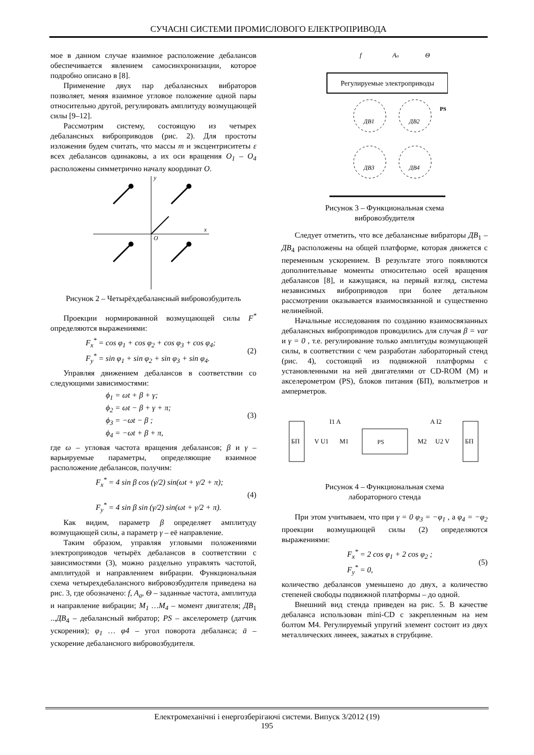СУЧАСНІ СИСТЕМИ ПРОМИСЛОВОГО ЕЛЕКТРОПРИВОДА
мое в данном случае взаимное расположение дебалансов обеспечивается явлением самосинхронизации, которое подробно описано в [8].
Применение двух пар дебалансных вибраторов позволяет, меняя взаимное угловое положение одной пары относительно другой, регулировать амплитуду возмущающей силы [9–12].
Рассмотрим систему, состоящую из четырех дебалансных виброприводов (рис. 2). Для простоты изложения будем считать, что массы m и эксцентриситеты ε всех дебалансов одинаковы, а их оси вращения O<sub>1</sub> – O<sub>4</sub> расположены симметрично началу координат O.
x
y
O
Рисунок 2 – Четырёхдебалансный вибровозбудитель
Проекции нормированной возмущающей силы F<sup>*</sup> определяются выражениями:
F<sub>x</sub><sup>*</sup> = cos φ<sub>1</sub> + cos φ<sub>2</sub> + cos φ<sub>3</sub> + cos φ<sub>4</sub>;
F<sub>y</sub><sup>*</sup> = sin φ<sub>1</sub> + sin φ<sub>2</sub> + sin φ<sub>3</sub> + sin φ<sub>4</sub>. (2)
Управляя движением дебалансов в соответствии со следующими зависимостями:
ϕ<sub>1</sub> = ωt + β + γ;
ϕ<sub>2</sub> = ωt − β + γ + π;
ϕ<sub>3</sub> = −ωt − β ;
ϕ<sub>4</sub> = −ωt + β + π, (3)
где ω – угловая частота вращения дебалансов; β и γ – варьируемые параметры, определяющие взаимное расположение дебалансов, получим:
F<sub>x</sub><sup>*</sup> = 4 sin β cos (γ/2) sin(ωt + γ/2 + π);
F<sub>y</sub><sup>*</sup> = 4 sin β sin (γ/2) sin(ωt + γ/2 + π). (4)
Как видим, параметр β определяет амплитуду возмущающей силы, а параметр γ – её направление.
Таким образом, управляя угловыми положениями электроприводов четырёх дебалансов в соответствии с зависимостями (3), можно раздельно управлять частотой, амплитудой и направлением вибрации. Функциональная схема четырехдебалансного вибровозбудителя приведена на рис. 3, где обозначено: f, A<sub>a</sub>, Θ – заданные частота, амплитуда и направление вибрации; M<sub>1</sub> …M<sub>4</sub> – момент двигателя; ДВ<sub>1</sub> ...ДВ<sub>4</sub> – дебалансный вибратор; PS – акселерометр (датчик ускорения); φ<sub>1</sub> … φ4 – угол поворота дебаланса; ā – ускорение дебалансного вибровозбудителя.
Регулируемые электроприводы
f
Aa
Θ
ДВ1
ДВ2
ДВ3
ДВ4
PS
Рисунок 3 – Функциональная схема
вибровозбудителя
Следует отметить, что все дебалансные вибраторы ДВ<sub>1</sub> – ДВ<sub>4</sub> расположены на общей платформе, которая движется с переменным ускорением. В результате этого появляются дополнительные моменты относительно осей вращения дебалансов [8], и кажущаяся, на первый взгляд, система независимых виброприводов при более детальном рассмотрении оказывается взаимосвязанной и существенно нелинейной.
Начальные исследования по созданию взаимосвязанных дебалансных виброприводов проводились для случая β = var и γ = 0 , т.е. регулирование только амплитуды возмущающей силы, в соответствии с чем разработан лабораторный стенд (рис. 4), состоящий из подвижной платформы с установленными на ней двигателями от CD-ROM (M) и акселерометром (PS), блоков питания (БП), вольтметров и амперметров.
БП
V U1
M1
I1 A
PS
M2
U2 V
A I2
БП
Рисунок 4 – Функциональная схема
лабораторного стенда
При этом учитываем, что при γ = 0 φ<sub>3</sub> = −φ<sub>1</sub> , а φ<sub>4</sub> = −φ<sub>2</sub> проекции возмущающей силы (2) определяются выражениями:
F<sub>x</sub><sup>*</sup> = 2 cos φ<sub>1</sub> + 2 cos φ<sub>2</sub> ;
F<sub>y</sub><sup>*</sup> = 0, (5)
количество дебалансов уменьшено до двух, а количество степеней свободы подвижной платформы – до одной.
Внешний вид стенда приведен на рис. 5. В качестве дебаланса использован mini-CD с закрепленным на нем болтом М4. Регулируемый упругий элемент состоит из двух металлических линеек, зажатых в струбцине.
Електромеханічні і енергозберігаючі системи. Випуск 3/2012 (19)
195